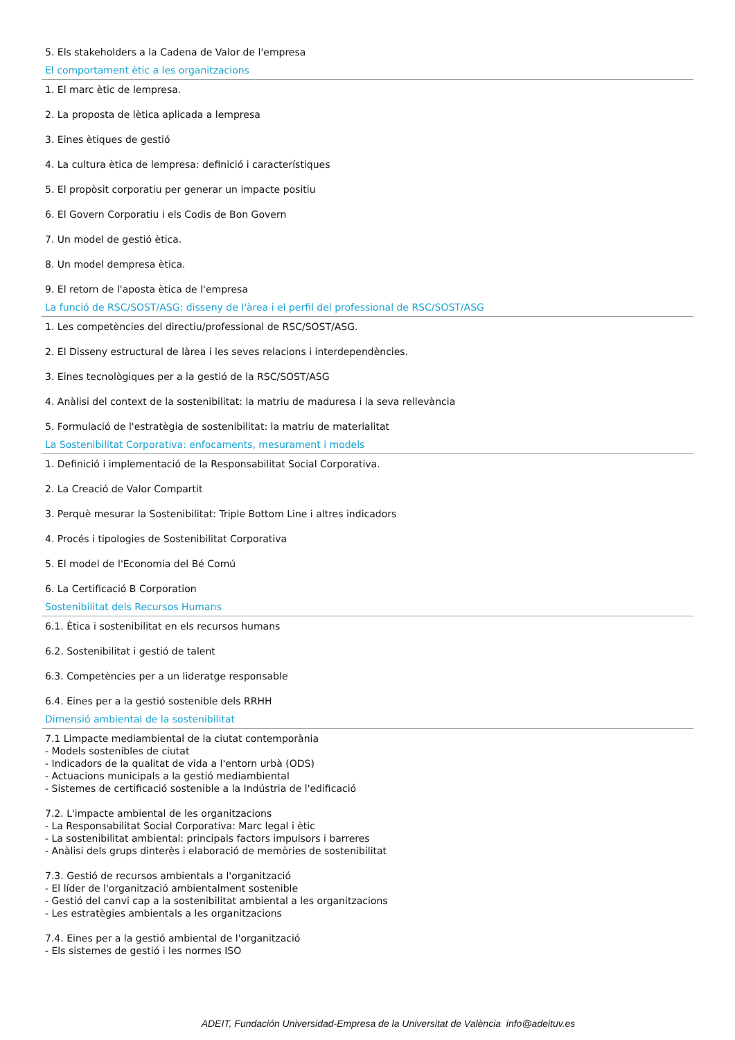5. Els stakeholders a la Cadena de Valor de l'empresa
El comportament ètic a les organitzacions
1. El marc ètic de lempresa.
2. La proposta de lètica aplicada a lempresa
3. Eines ètiques de gestió
4. La cultura ètica de lempresa: definició i característiques
5. El propòsit corporatiu per generar un impacte positiu
6. El Govern Corporatiu i els Codis de Bon Govern
7. Un model de gestió ètica.
8. Un model dempresa ètica.
9. El retorn de l'aposta ètica de l'empresa
La funció de RSC/SOST/ASG: disseny de l'àrea i el perfil del professional de RSC/SOST/ASG
1. Les competències del directiu/professional de RSC/SOST/ASG.
2. El Disseny estructural de làrea i les seves relacions i interdependències.
3. Eines tecnològiques per a la gestió de la RSC/SOST/ASG
4. Anàlisi del context de la sostenibilitat: la matriu de maduresa i la seva rellevància
5. Formulació de l'estratègia de sostenibilitat: la matriu de materialitat
La Sostenibilitat Corporativa: enfocaments, mesurament i models
1. Definició i implementació de la Responsabilitat Social Corporativa.
2. La Creació de Valor Compartit
3. Perquè mesurar la Sostenibilitat: Triple Bottom Line i altres indicadors
4. Procés i tipologies de Sostenibilitat Corporativa
5. El model de l'Economia del Bé Comú
6. La Certificació B Corporation
Sostenibilitat dels Recursos Humans
6.1. Ètica i sostenibilitat en els recursos humans
6.2. Sostenibilitat i gestió de talent
6.3. Competències per a un lideratge responsable
6.4. Eines per a la gestió sostenible dels RRHH
Dimensió ambiental de la sostenibilitat
7.1 Limpacte mediambiental de la ciutat contemporània
- Models sostenibles de ciutat
- Indicadors de la qualitat de vida a l'entorn urbà (ODS)
- Actuacions municipals a la gestió mediambiental
- Sistemes de certificació sostenible a la Indústria de l'edificació
7.2. L'impacte ambiental de les organitzacions
- La Responsabilitat Social Corporativa: Marc legal i ètic
- La sostenibilitat ambiental: principals factors impulsors i barreres
- Anàlisi dels grups dinterès i elaboració de memòries de sostenibilitat
7.3. Gestió de recursos ambientals a l'organització
- El líder de l'organització ambientalment sostenible
- Gestió del canvi cap a la sostenibilitat ambiental a les organitzacions
- Les estratègies ambientals a les organitzacions
7.4. Eines per a la gestió ambiental de l'organització
- Els sistemes de gestió i les normes ISO
ADEIT, Fundación Universidad-Empresa de la Universitat de València info@adeituv.es